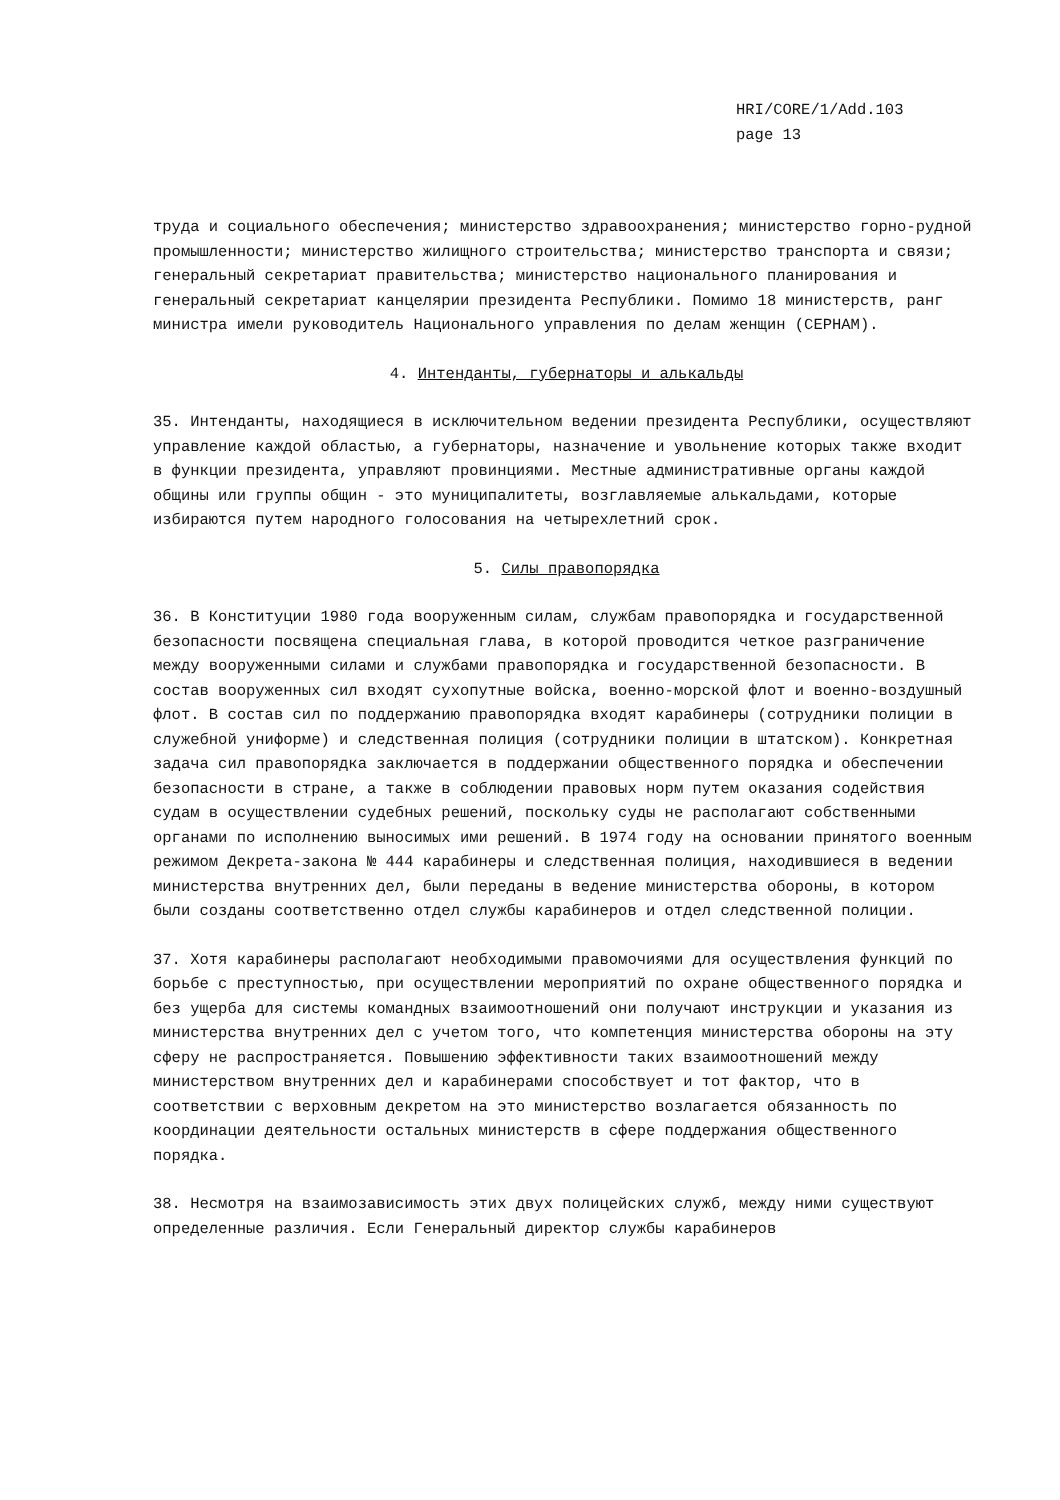HRI/CORE/1/Add.103
page 13
труда и социального обеспечения; министерство здравоохранения; министерство горно-рудной промышленности; министерство жилищного строительства; министерство транспорта и связи; генеральный секретариат правительства; министерство национального планирования и генеральный секретариат канцелярии президента Республики. Помимо 18 министерств, ранг министра имели руководитель Национального управления по делам женщин (СЕРНАМ).
4. Интенданты, губернаторы и алькальды
35. Интенданты, находящиеся в исключительном ведении президента Республики, осуществляют управление каждой областью, а губернаторы, назначение и увольнение которых также входит в функции президента, управляют провинциями. Местные административные органы каждой общины или группы общин - это муниципалитеты, возглавляемые алькальдами, которые избираются путем народного голосования на четырехлетний срок.
5. Силы правопорядка
36. В Конституции 1980 года вооруженным силам, службам правопорядка и государственной безопасности посвящена специальная глава, в которой проводится четкое разграничение между вооруженными силами и службами правопорядка и государственной безопасности. В состав вооруженных сил входят сухопутные войска, военно-морской флот и военно-воздушный флот. В состав сил по поддержанию правопорядка входят карабинеры (сотрудники полиции в служебной униформе) и следственная полиция (сотрудники полиции в штатском). Конкретная задача сил правопорядка заключается в поддержании общественного порядка и обеспечении безопасности в стране, а также в соблюдении правовых норм путем оказания содействия судам в осуществлении судебных решений, поскольку суды не располагают собственными органами по исполнению выносимых ими решений. В 1974 году на основании принятого военным режимом Декрета-закона № 444 карабинеры и следственная полиция, находившиеся в ведении министерства внутренних дел, были переданы в ведение министерства обороны, в котором были созданы соответственно отдел службы карабинеров и отдел следственной полиции.
37. Хотя карабинеры располагают необходимыми правомочиями для осуществления функций по борьбе с преступностью, при осуществлении мероприятий по охране общественного порядка и без ущерба для системы командных взаимоотношений они получают инструкции и указания из министерства внутренних дел с учетом того, что компетенция министерства обороны на эту сферу не распространяется. Повышению эффективности таких взаимоотношений между министерством внутренних дел и карабинерами способствует и тот фактор, что в соответствии с верховным декретом на это министерство возлагается обязанность по координации деятельности остальных министерств в сфере поддержания общественного порядка.
38. Несмотря на взаимозависимость этих двух полицейских служб, между ними существуют определенные различия. Если Генеральный директор службы карабинеров